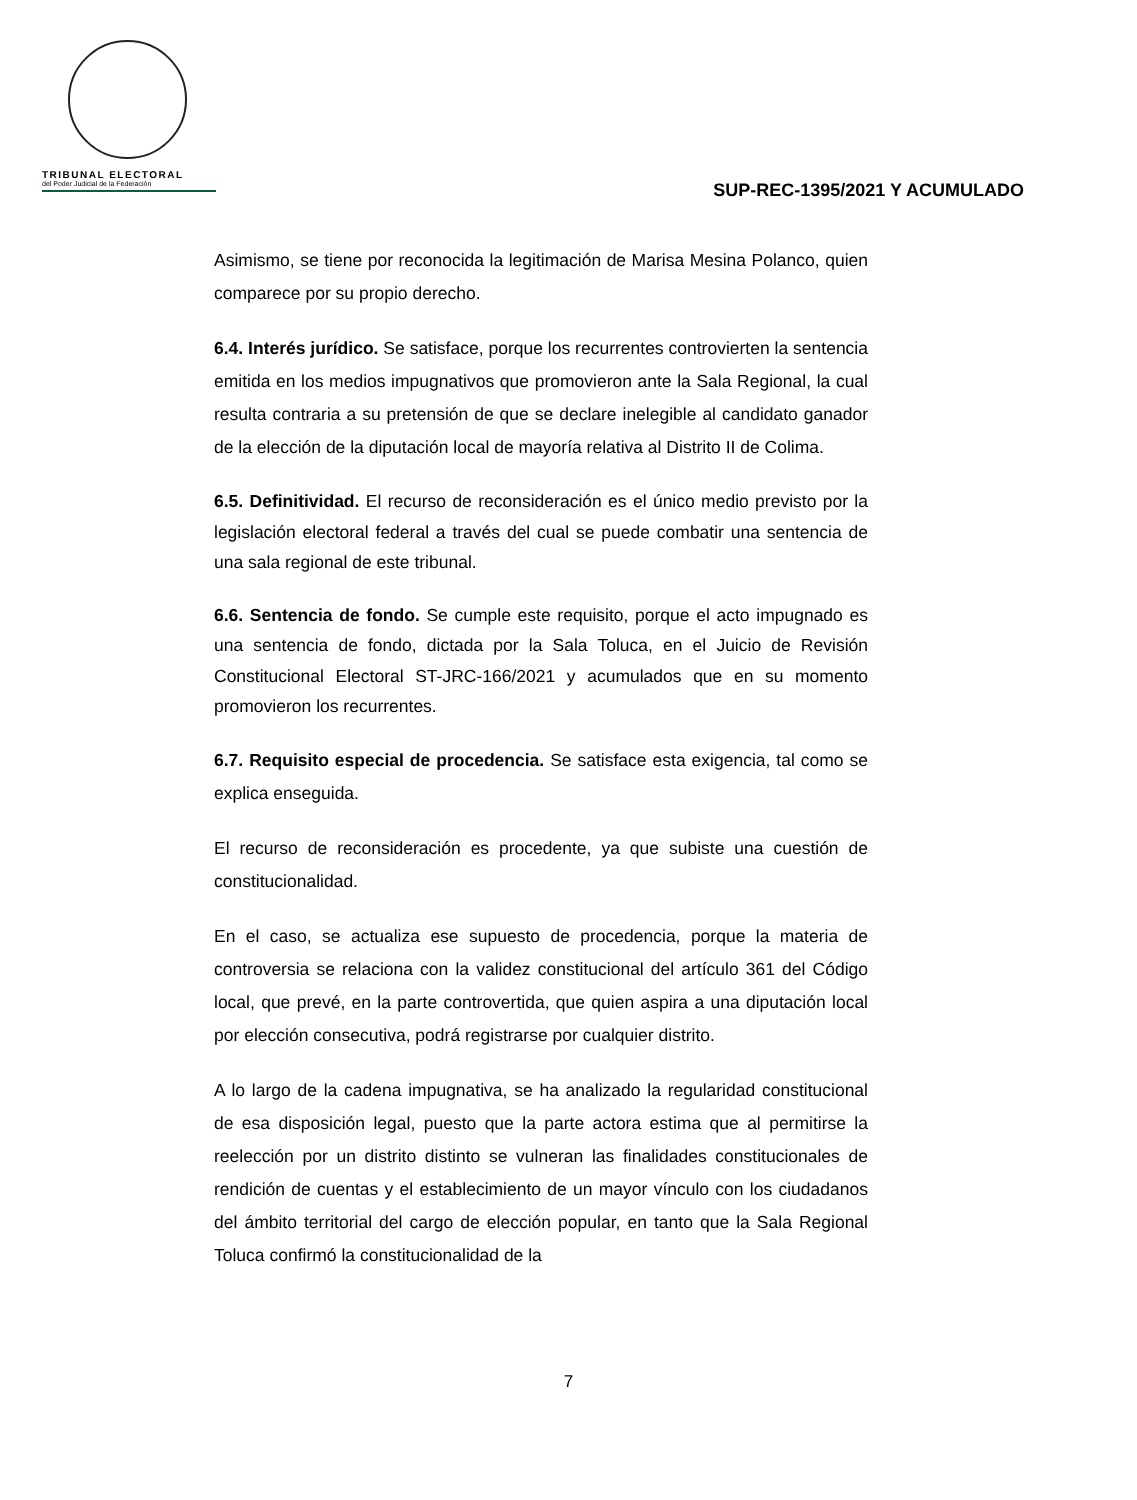TRIBUNAL ELECTORAL
del Poder Judicial de la Federación
SUP-REC-1395/2021 Y ACUMULADO
Asimismo, se tiene por reconocida la legitimación de Marisa Mesina Polanco, quien comparece por su propio derecho.
6.4. Interés jurídico. Se satisface, porque los recurrentes controvierten la sentencia emitida en los medios impugnativos que promovieron ante la Sala Regional, la cual resulta contraria a su pretensión de que se declare inelegible al candidato ganador de la elección de la diputación local de mayoría relativa al Distrito II de Colima.
6.5. Definitividad. El recurso de reconsideración es el único medio previsto por la legislación electoral federal a través del cual se puede combatir una sentencia de una sala regional de este tribunal.
6.6. Sentencia de fondo. Se cumple este requisito, porque el acto impugnado es una sentencia de fondo, dictada por la Sala Toluca, en el Juicio de Revisión Constitucional Electoral ST-JRC-166/2021 y acumulados que en su momento promovieron los recurrentes.
6.7. Requisito especial de procedencia. Se satisface esta exigencia, tal como se explica enseguida.
El recurso de reconsideración es procedente, ya que subiste una cuestión de constitucionalidad.
En el caso, se actualiza ese supuesto de procedencia, porque la materia de controversia se relaciona con la validez constitucional del artículo 361 del Código local, que prevé, en la parte controvertida, que quien aspira a una diputación local por elección consecutiva, podrá registrarse por cualquier distrito.
A lo largo de la cadena impugnativa, se ha analizado la regularidad constitucional de esa disposición legal, puesto que la parte actora estima que al permitirse la reelección por un distrito distinto se vulneran las finalidades constitucionales de rendición de cuentas y el establecimiento de un mayor vínculo con los ciudadanos del ámbito territorial del cargo de elección popular, en tanto que la Sala Regional Toluca confirmó la constitucionalidad de la
7